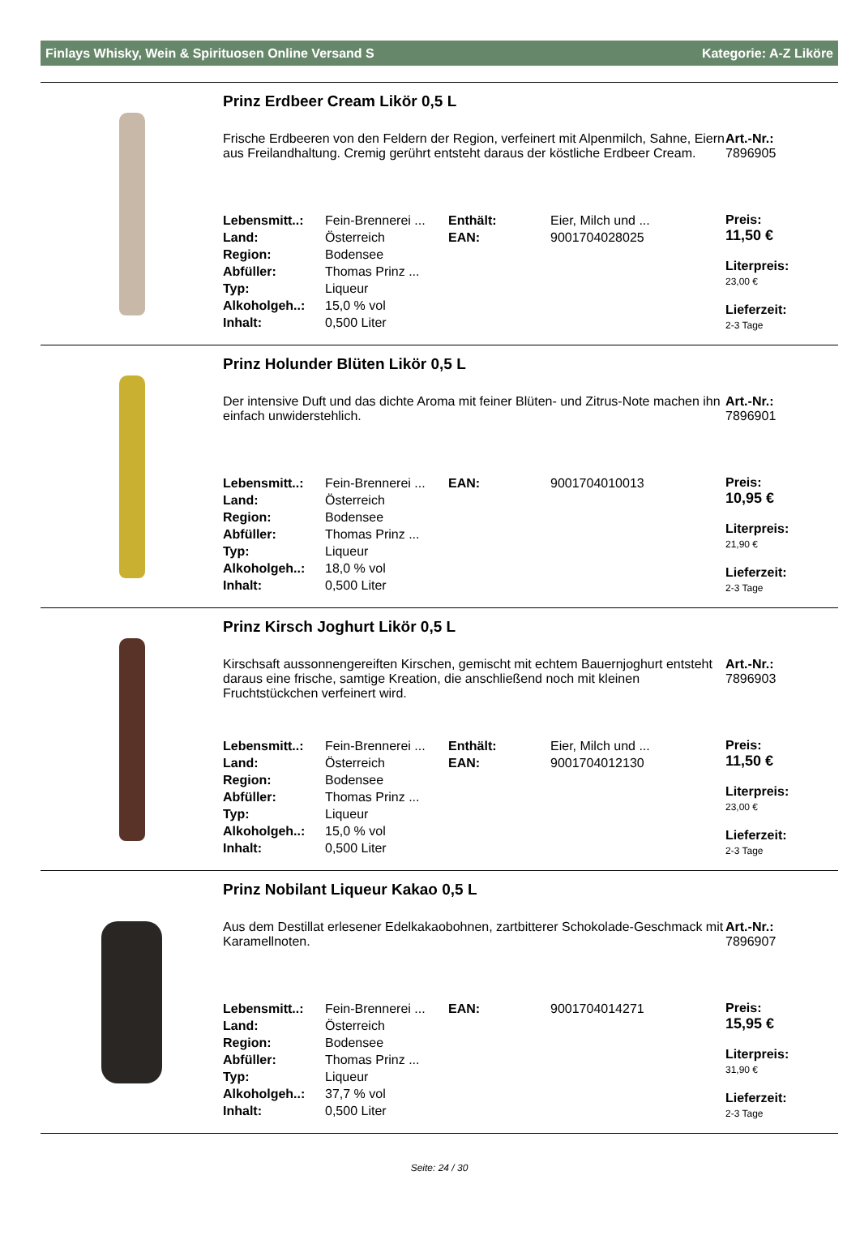Finlays Whisky, Wein & Spirituosen Online Versand S Kategorie: A-Z Liköre
Prinz Erdbeer Cream Likör 0,5 L
Frische Erdbeeren von den Feldern der Region, verfeinert mit Alpenmilch, Sahne, Eiern aus Freilandhaltung. Cremig gerührt entsteht daraus der köstliche Erdbeer Cream.
Art.-Nr.:
7896905
| Lebensmitt..: | Fein-Brennerei ... | Enthält: | Eier, Milch und ... |
| Land: | Österreich | EAN: | 9001704028025 |
| Region: | Bodensee | | |
| Abfüller: | Thomas Prinz ... | | |
| Typ: | Liqueur | | |
| Alkoholgeh..: | 15,0 % vol | | |
| Inhalt: | 0,500 Liter | | |
Preis:
11,50 €
Literpreis:
23,00 €
Lieferzeit:
2-3 Tage
Prinz Holunder Blüten Likör 0,5 L
Der intensive Duft und das dichte Aroma mit feiner Blüten- und Zitrus-Note machen ihn einfach unwiderstehlich.
Art.-Nr.:
7896901
| Lebensmitt..: | Fein-Brennerei ... | EAN: | 9001704010013 |
| Land: | Österreich | | |
| Region: | Bodensee | | |
| Abfüller: | Thomas Prinz ... | | |
| Typ: | Liqueur | | |
| Alkoholgeh..: | 18,0 % vol | | |
| Inhalt: | 0,500 Liter | | |
Preis:
10,95 €
Literpreis:
21,90 €
Lieferzeit:
2-3 Tage
Prinz Kirsch Joghurt Likör 0,5 L
Kirschsaft aussonnengereiften Kirschen, gemischt mit echtem Bauernjoghurt entsteht daraus eine frische, samtige Kreation, die anschließend noch mit kleinen Fruchtstückchen verfeinert wird.
Art.-Nr.:
7896903
| Lebensmitt..: | Fein-Brennerei ... | Enthält: | Eier, Milch und ... |
| Land: | Österreich | EAN: | 9001704012130 |
| Region: | Bodensee | | |
| Abfüller: | Thomas Prinz ... | | |
| Typ: | Liqueur | | |
| Alkoholgeh..: | 15,0 % vol | | |
| Inhalt: | 0,500 Liter | | |
Preis:
11,50 €
Literpreis:
23,00 €
Lieferzeit:
2-3 Tage
Prinz Nobilant Liqueur Kakao 0,5 L
Aus dem Destillat erlesener Edelkakaobohnen, zartbitterer Schokolade-Geschmack mit Karamellnoten.
Art.-Nr.:
7896907
| Lebensmitt..: | Fein-Brennerei ... | EAN: | 9001704014271 |
| Land: | Österreich | | |
| Region: | Bodensee | | |
| Abfüller: | Thomas Prinz ... | | |
| Typ: | Liqueur | | |
| Alkoholgeh..: | 37,7 % vol | | |
| Inhalt: | 0,500 Liter | | |
Preis:
15,95 €
Literpreis:
31,90 €
Lieferzeit:
2-3 Tage
Seite: 24 / 30